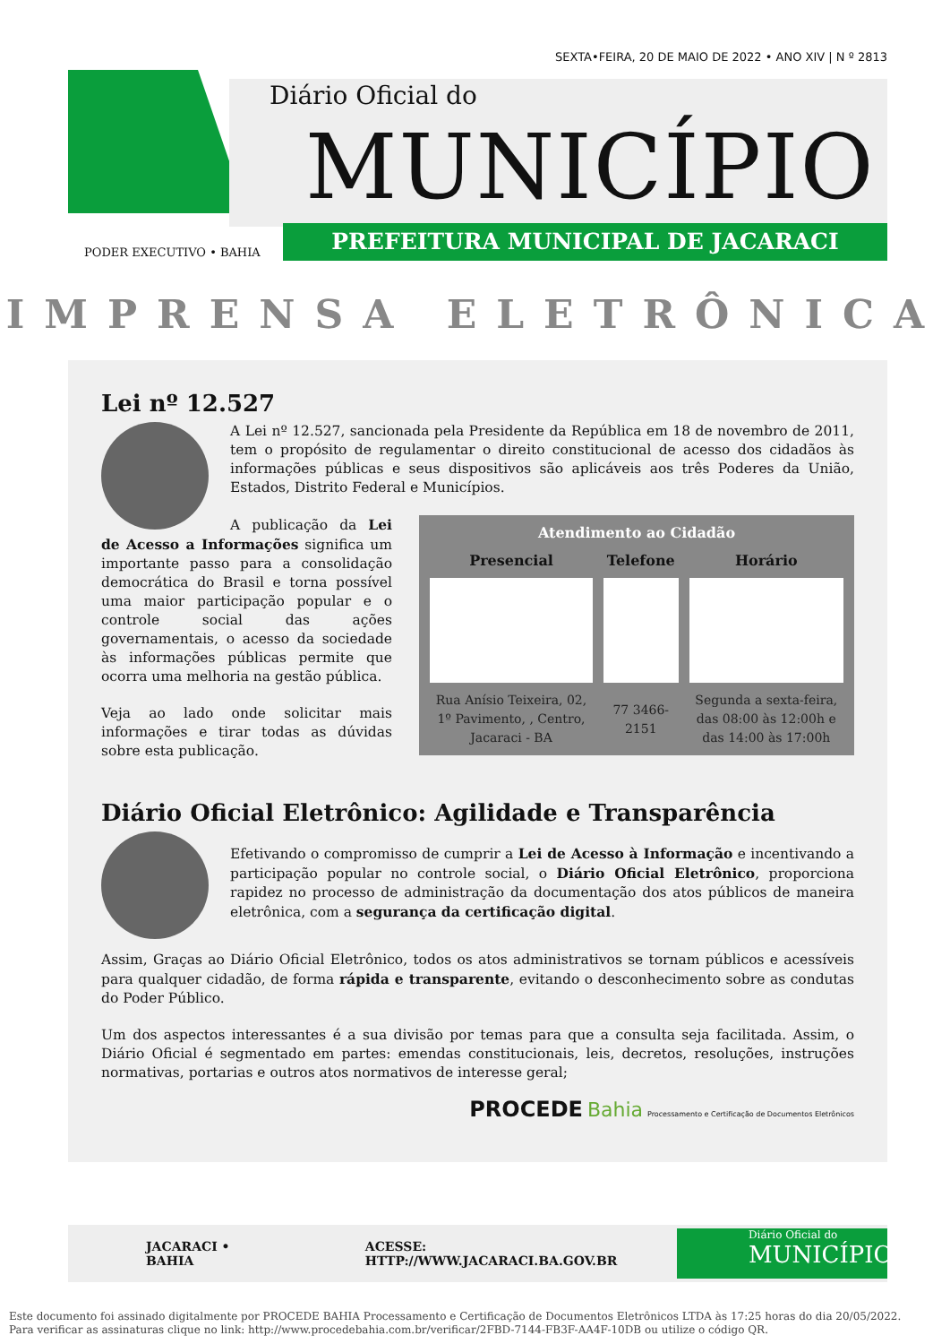SEXTA•FEIRA, 20 DE MAIO DE 2022 • ANO XIV | N º 2813
Diário Oficial do
MUNICÍPIO
PREFEITURA MUNICIPAL DE JACARACI
PODER EXECUTIVO • BAHIA
IMPRENSA ELETRÔNICA
Lei nº 12.527
A Lei nº 12.527, sancionada pela Presidente da República em 18 de novembro de 2011, tem o propósito de regulamentar o direito constitucional de acesso dos cidadãos às informações públicas e seus dispositivos são aplicáveis aos três Poderes da União, Estados, Distrito Federal e Municípios.
| Atendimento ao Cidadão | | |
| --- | --- | --- |
| Presencial | Telefone | Horário |
| Rua Anísio Teixeira, 02, 1º Pavimento, , Centro, Jacaraci - BA | 77 3466-2151 | Segunda a sexta-feira, das 08:00 às 12:00h e das 14:00 às 17:00h |
A publicação da Lei de Acesso a Informações significa um importante passo para a consolidação democrática do Brasil e torna possível uma maior participação popular e o controle social das ações governamentais, o acesso da sociedade às informações públicas permite que ocorra uma melhoria na gestão pública.
Veja ao lado onde solicitar mais informações e tirar todas as dúvidas sobre esta publicação.
Diário Oficial Eletrônico: Agilidade e Transparência
Efetivando o compromisso de cumprir a Lei de Acesso à Informação e incentivando a participação popular no controle social, o Diário Oficial Eletrônico, proporciona rapidez no processo de administração da documentação dos atos públicos de maneira eletrônica, com a segurança da certificação digital.
Assim, Graças ao Diário Oficial Eletrônico, todos os atos administrativos se tornam públicos e acessíveis para qualquer cidadão, de forma rápida e transparente, evitando o desconhecimento sobre as condutas do Poder Público.
Um dos aspectos interessantes é a sua divisão por temas para que a consulta seja facilitada. Assim, o Diário Oficial é segmentado em partes: emendas constitucionais, leis, decretos, resoluções, instruções normativas, portarias e outros atos normativos de interesse geral;
PROCEDE Bahia Processamento e Certificação de Documentos Eletrônicos
JACARACI • BAHIA ACESSE: HTTP://WWW.JACARACI.BA.GOV.BR
Diário Oficial do
MUNICÍPIO
Este documento foi assinado digitalmente por PROCEDE BAHIA Processamento e Certificação de Documentos Eletrônicos LTDA às 17:25 horas do dia 20/05/2022.
Para verificar as assinaturas clique no link: http://www.procedebahia.com.br/verificar/2FBD-7144-FB3F-AA4F-10DB ou utilize o código QR.